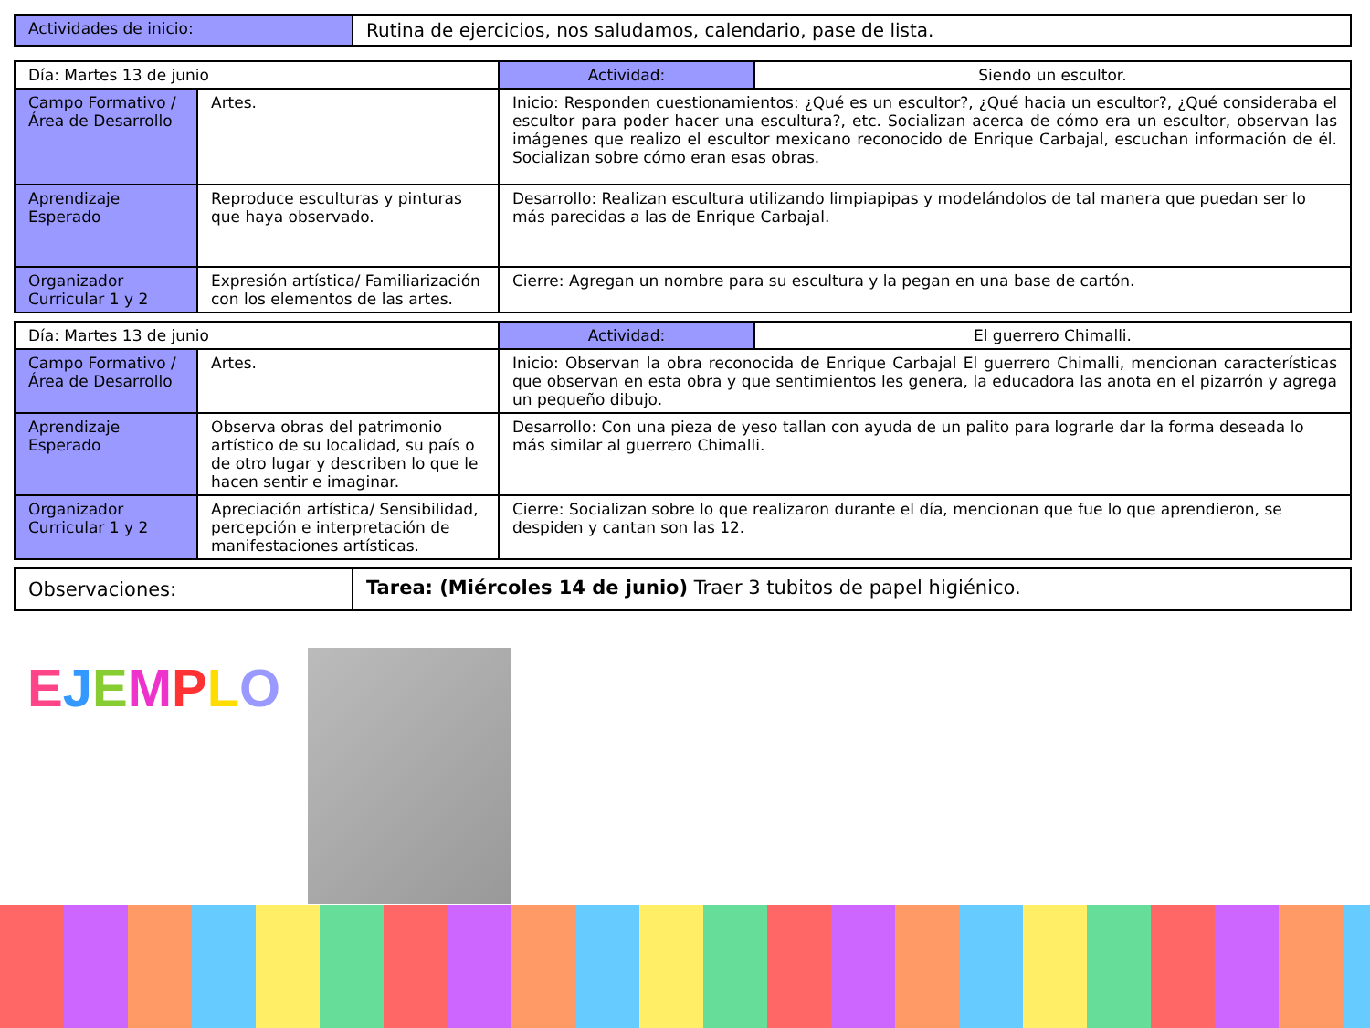| Actividades de inicio: | Rutina de ejercicios, nos saludamos, calendario, pase de lista. |
| Día: Martes 13 de junio | | Actividad: | Siendo un escultor. |
| Campo Formativo /Área de Desarrollo | Artes. | Inicio: Responden cuestionamientos: ¿Qué es un escultor?, ¿Qué hacia un escultor?, ¿Qué consideraba el escultor para poder hacer una escultura?, etc. Socializan acerca de cómo era un escultor, observan las imágenes que realizo el escultor mexicano reconocido de Enrique Carbajal, escuchan información de él. Socializan sobre cómo eran esas obras. | |
| Aprendizaje Esperado | Reproduce esculturas y pinturas que haya observado. | Desarrollo: Realizan escultura utilizando limpiapipas y modelándolos de tal manera que puedan ser lo más parecidas a las de Enrique Carbajal. | |
| Organizador Curricular 1 y 2 | Expresión artística/ Familiarización con los elementos de las artes. | Cierre: Agregan un nombre para su escultura y la pegan en una base de cartón. | |
| Día: Martes 13 de junio | | Actividad: | El guerrero Chimalli. |
| Campo Formativo /Área de Desarrollo | Artes. | Inicio: Observan la obra reconocida de Enrique Carbajal El guerrero Chimalli, mencionan características que observan en esta obra y que sentimientos les genera, la educadora las anota en el pizarrón y agrega un pequeño dibujo. | |
| Aprendizaje Esperado | Observa obras del patrimonio artístico de su localidad, su país o de otro lugar y describen lo que le hacen sentir e imaginar. | Desarrollo: Con una pieza de yeso tallan con ayuda de un palito para lograrle dar la forma deseada lo más similar al guerrero Chimalli. | |
| Organizador Curricular 1 y 2 | Apreciación artística/ Sensibilidad, percepción e interpretación de manifestaciones artísticas. | Cierre: Socializan sobre lo que realizaron durante el día, mencionan que fue lo que aprendieron, se despiden y cantan son las 12. | |
| Observaciones: | Tarea: (Miércoles 14 de junio) Traer 3 tubitos de papel higiénico. |
EJEMPLO